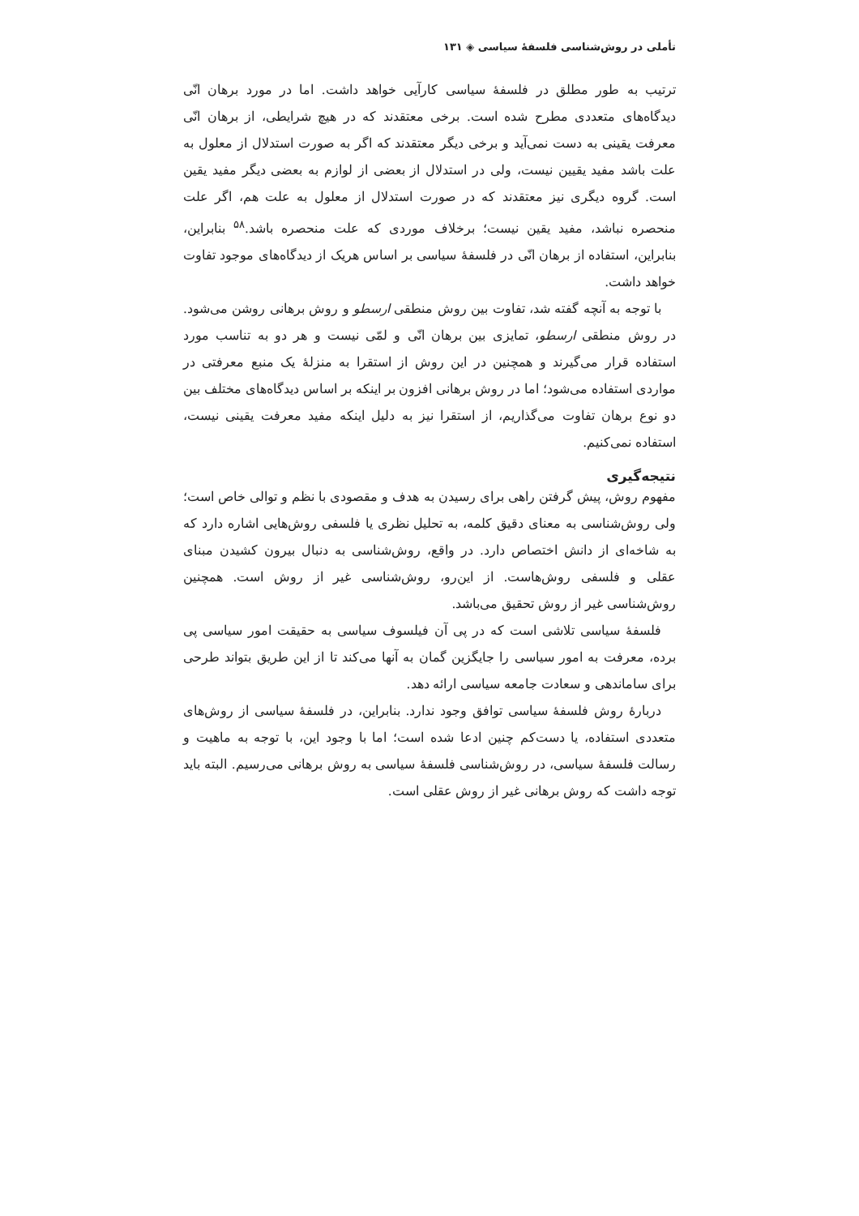تأملی در روش‌شناسی فلسفۀ سیاسی ◈ ۱۳۱
ترتیب به طور مطلق در فلسفۀ سیاسی کارآیی خواهد داشت. اما در مورد برهان انّی دیدگاه‌های متعددی مطرح شده است. برخی معتقدند که در هیچ شرایطی، از برهان انّی معرفت یقینی به دست نمی‌آید و برخی دیگر معتقدند که اگر به صورت استدلال از معلول به علت باشد مفید یقیین نیست، ولی در استدلال از بعضی از لوازم به بعضی دیگر مفید یقین است. گروه دیگری نیز معتقدند که در صورت استدلال از معلول به علت هم، اگر علت منحصره نباشد، مفید یقین نیست؛ برخلاف موردی که علت منحصره باشد.<sup>۵۸</sup> بنابراین، بنابراین، استفاده از برهان انّی در فلسفۀ سیاسی بر اساس هریک از دیدگاه‌های موجود تفاوت خواهد داشت.
با توجه به آنچه گفته شد، تفاوت بین روش منطقی ارسطو و روش برهانی روشن می‌شود. در روش منطقی ارسطو، تمایزی بین برهان انّی و لمّی نیست و هر دو به تناسب مورد استفاده قرار می‌گیرند و همچنین در این روش از استقرا به منزلۀ یک منبع معرفتی در مواردی استفاده می‌شود؛ اما در روش برهانی افزون بر اینکه بر اساس دیدگاه‌های مختلف بین دو نوع برهان تفاوت می‌گذاریم، از استقرا نیز به دلیل اینکه مفید معرفت یقینی نیست، استفاده نمی‌کنیم.
نتیجه‌گیری
مفهوم روش، پیش گرفتن راهی برای رسیدن به هدف و مقصودی با نظم و توالی خاص است؛ ولی روش‌شناسی به معنای دقیق کلمه، به تحلیل نظری یا فلسفی روش‌هایی اشاره دارد که به شاخه‌ای از دانش اختصاص دارد. در واقع، روش‌شناسی به دنبال بیرون کشیدن مبنای عقلی و فلسفی روش‌هاست. از این‌رو، روش‌شناسی غیر از روش است. همچنین روش‌شناسی غیر از روش تحقیق می‌باشد.
فلسفۀ سیاسی تلاشی است که در پی آن فیلسوف سیاسی به حقیقت امور سیاسی پی برده، معرفت به امور سیاسی را جایگزین گمان به آنها می‌کند تا از این طریق بتواند طرحی برای ساماندهی و سعادت جامعه سیاسی ارائه دهد.
دربارۀ روش فلسفۀ سیاسی توافق وجود ندارد. بنابراین، در فلسفۀ سیاسی از روش‌های متعددی استفاده، یا دست‌کم چنین ادعا شده است؛ اما با وجود این، با توجه به ماهیت و رسالت فلسفۀ سیاسی، در روش‌شناسی فلسفۀ سیاسی به روش برهانی می‌رسیم. البته باید توجه داشت که روش برهانی غیر از روش عقلی است.